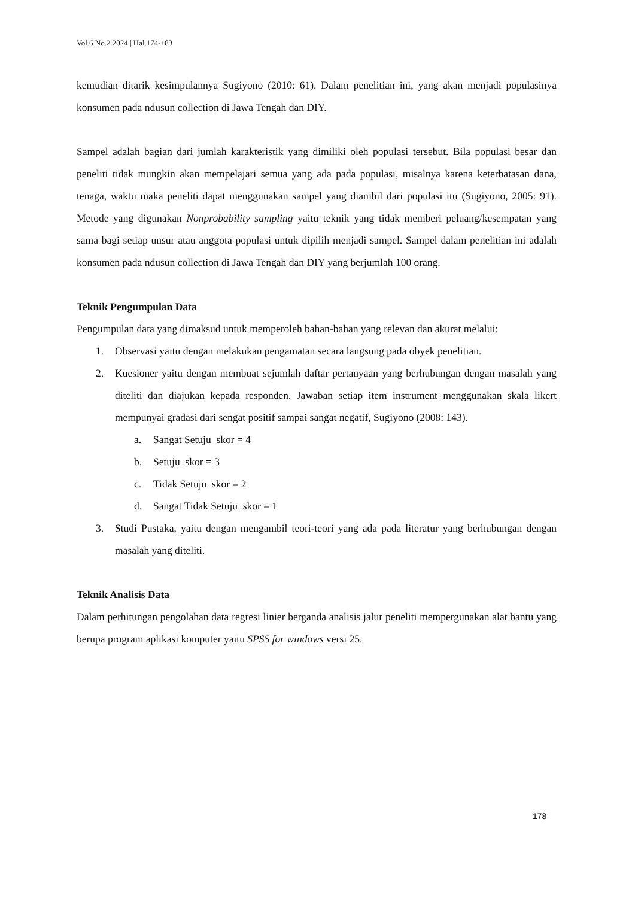Vol.6 No.2 2024 | Hal.174-183
kemudian ditarik kesimpulannya Sugiyono (2010: 61). Dalam penelitian ini, yang akan menjadi populasinya konsumen pada ndusun collection di Jawa Tengah dan DIY.
Sampel adalah bagian dari jumlah karakteristik yang dimiliki oleh populasi tersebut. Bila populasi besar dan peneliti tidak mungkin akan mempelajari semua yang ada pada populasi, misalnya karena keterbatasan dana, tenaga, waktu maka peneliti dapat menggunakan sampel yang diambil dari populasi itu (Sugiyono, 2005: 91). Metode yang digunakan Nonprobability sampling yaitu teknik yang tidak memberi peluang/kesempatan yang sama bagi setiap unsur atau anggota populasi untuk dipilih menjadi sampel. Sampel dalam penelitian ini adalah konsumen pada ndusun collection di Jawa Tengah dan DIY yang berjumlah 100 orang.
Teknik Pengumpulan Data
Pengumpulan data yang dimaksud untuk memperoleh bahan-bahan yang relevan dan akurat melalui:
1. Observasi yaitu dengan melakukan pengamatan secara langsung pada obyek penelitian.
2. Kuesioner yaitu dengan membuat sejumlah daftar pertanyaan yang berhubungan dengan masalah yang diteliti dan diajukan kepada responden. Jawaban setiap item instrument menggunakan skala likert mempunyai gradasi dari sengat positif sampai sangat negatif, Sugiyono (2008: 143).
a. Sangat Setuju skor = 4
b. Setuju skor = 3
c. Tidak Setuju skor = 2
d. Sangat Tidak Setuju skor = 1
3. Studi Pustaka, yaitu dengan mengambil teori-teori yang ada pada literatur yang berhubungan dengan masalah yang diteliti.
Teknik Analisis Data
Dalam perhitungan pengolahan data regresi linier berganda analisis jalur peneliti mempergunakan alat bantu yang berupa program aplikasi komputer yaitu SPSS for windows versi 25.
178